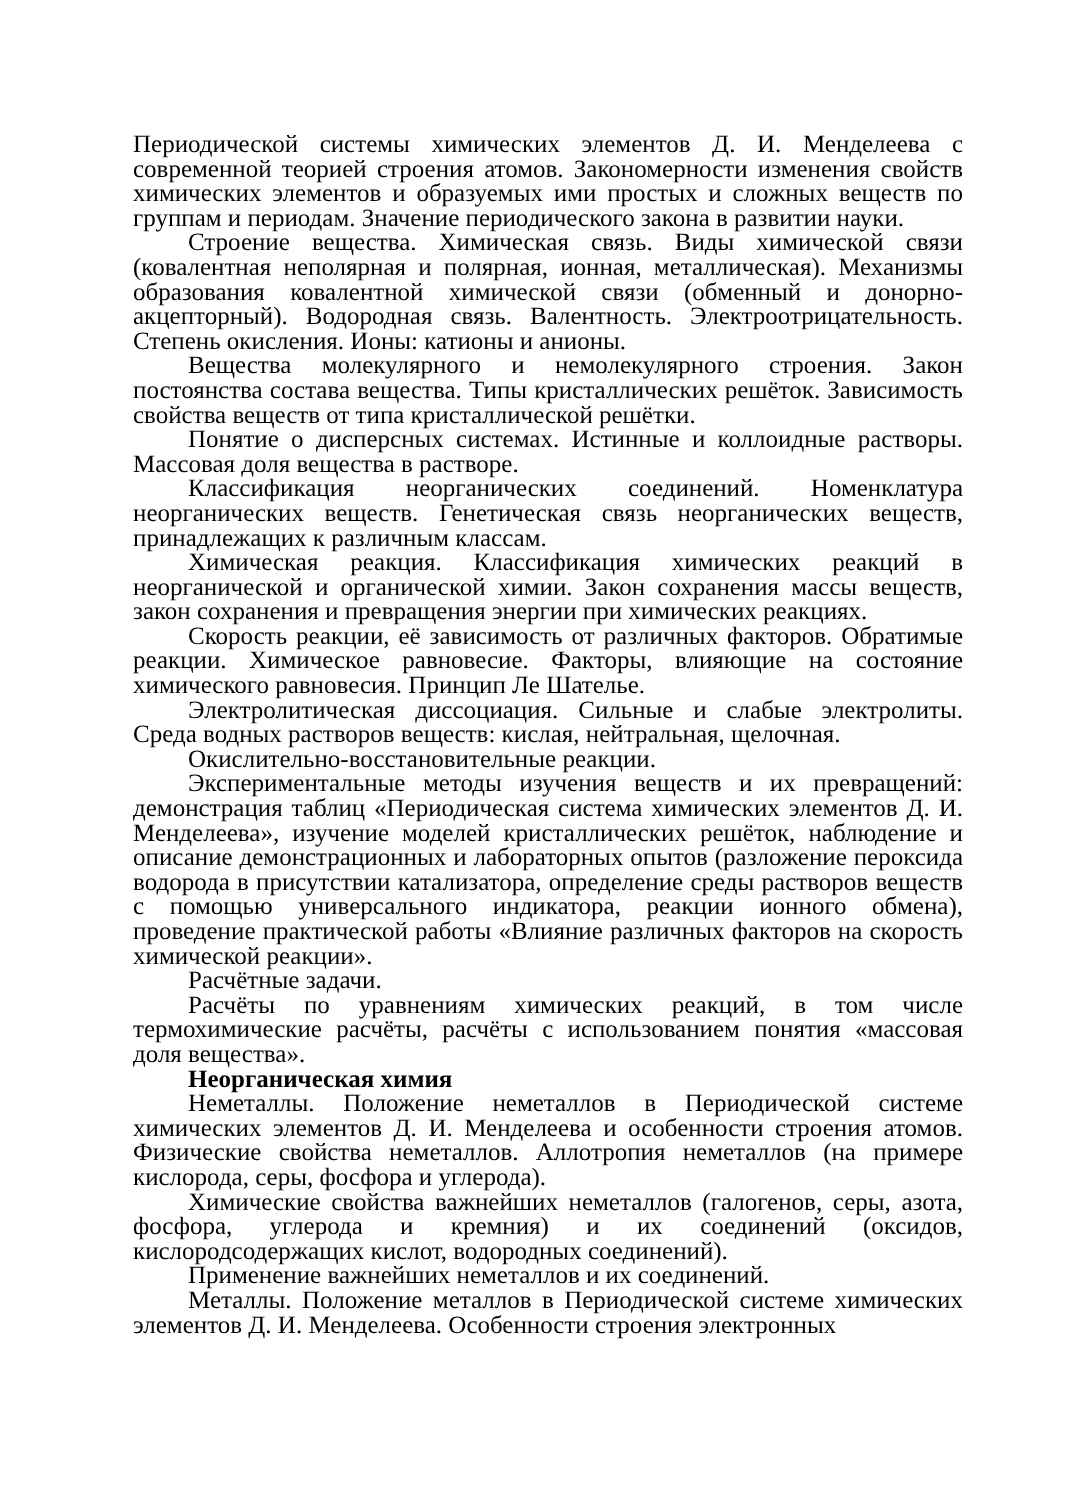Периодической системы химических элементов Д. И. Менделеева с современной теорией строения атомов. Закономерности изменения свойств химических элементов и образуемых ими простых и сложных веществ по группам и периодам. Значение периодического закона в развитии науки.
Строение вещества. Химическая связь. Виды химической связи (ковалентная неполярная и полярная, ионная, металлическая). Механизмы образования ковалентной химической связи (обменный и донорно-акцепторный). Водородная связь. Валентность. Электроотрицательность. Степень окисления. Ионы: катионы и анионы.
Вещества молекулярного и немолекулярного строения. Закон постоянства состава вещества. Типы кристаллических решёток. Зависимость свойства веществ от типа кристаллической решётки.
Понятие о дисперсных системах. Истинные и коллоидные растворы. Массовая доля вещества в растворе.
Классификация неорганических соединений. Номенклатура неорганических веществ. Генетическая связь неорганических веществ, принадлежащих к различным классам.
Химическая реакция. Классификация химических реакций в неорганической и органической химии. Закон сохранения массы веществ, закон сохранения и превращения энергии при химических реакциях.
Скорость реакции, её зависимость от различных факторов. Обратимые реакции. Химическое равновесие. Факторы, влияющие на состояние химического равновесия. Принцип Ле Шателье.
Электролитическая диссоциация. Сильные и слабые электролиты. Среда водных растворов веществ: кислая, нейтральная, щелочная.
Окислительно-восстановительные реакции.
Экспериментальные методы изучения веществ и их превращений: демонстрация таблиц «Периодическая система химических элементов Д. И. Менделеева», изучение моделей кристаллических решёток, наблюдение и описание демонстрационных и лабораторных опытов (разложение пероксида водорода в присутствии катализатора, определение среды растворов веществ с помощью универсального индикатора, реакции ионного обмена), проведение практической работы «Влияние различных факторов на скорость химической реакции».
Расчётные задачи.
Расчёты по уравнениям химических реакций, в том числе термохимические расчёты, расчёты с использованием понятия «массовая доля вещества».
Неорганическая химия
Неметаллы. Положение неметаллов в Периодической системе химических элементов Д. И. Менделеева и особенности строения атомов. Физические свойства неметаллов. Аллотропия неметаллов (на примере кислорода, серы, фосфора и углерода).
Химические свойства важнейших неметаллов (галогенов, серы, азота, фосфора, углерода и кремния) и их соединений (оксидов, кислородсодержащих кислот, водородных соединений).
Применение важнейших неметаллов и их соединений.
Металлы. Положение металлов в Периодической системе химических элементов Д. И. Менделеева. Особенности строения электронных